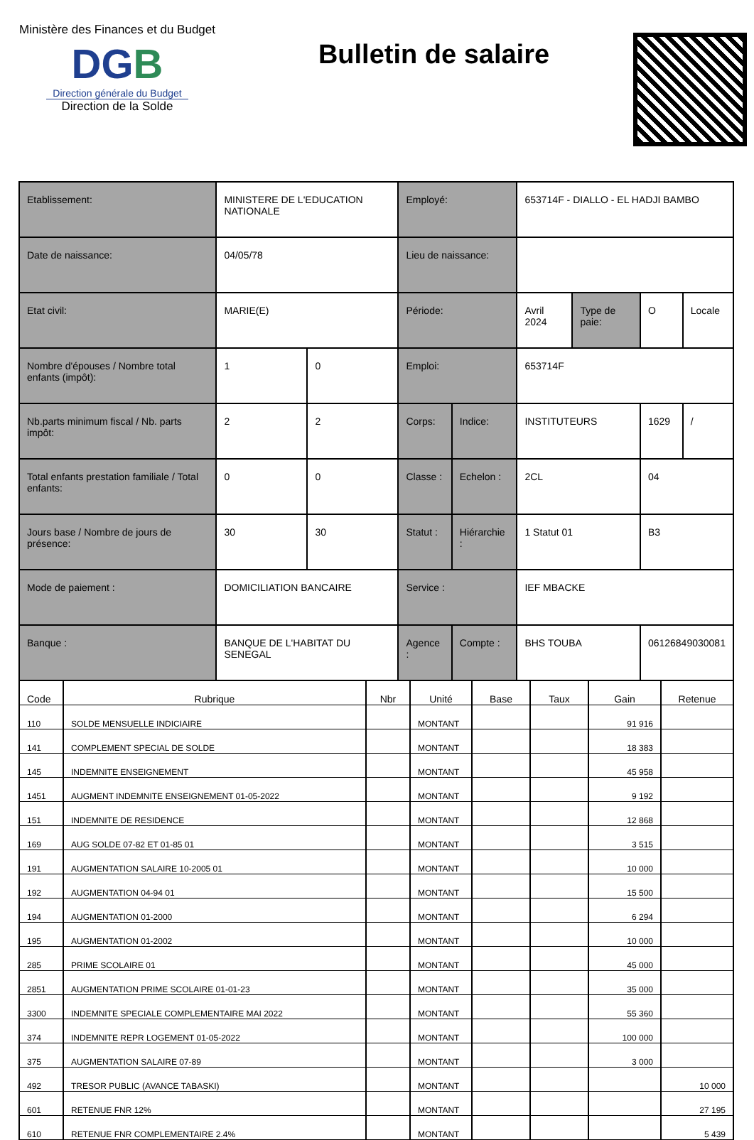Ministère des Finances et du Budget
DGB
Direction générale du Budget
Direction de la Solde
Bulletin de salaire
| Etablissement: | MINISTERE DE L'EDUCATION NATIONALE | | Employé: | | 653714F - DIALLO - EL HADJI BAMBO | | | |
| Date de naissance: | 04/05/78 | | Lieu de naissance: | | | | | |
| Etat civil: | MARIE(E) | | Période: | | Avril 2024 | Type de paie: | O | Locale |
| Nombre d'épouses / Nombre total enfants (impôt): | 1 | 0 | Emploi: | | 653714F | | | |
| Nb.parts minimum fiscal / Nb. parts impôt: | 2 | 2 | Corps: | Indice: | INSTITUTEURS | | 1629 | / |
| Total enfants prestation familiale / Total enfants: | 0 | 0 | Classe : | Echelon : | 2CL | | 04 | |
| Jours base / Nombre de jours de présence: | 30 | 30 | Statut : | Hiérarchie : | 1 Statut 01 | | B3 | |
| Mode de paiement : | DOMICILIATION BANCAIRE | | Service : | | IEF MBACKE | | | |
| Banque : | BANQUE DE L'HABITAT DU SENEGAL | | Agence : | Compte : | BHS TOUBA | | 06126849030081 | |
| Code | Rubrique | Nbr | Unité | Base | Taux | Gain | Retenue |
| --- | --- | --- | --- | --- | --- | --- | --- |
| 110 | SOLDE MENSUELLE INDICIAIRE | | MONTANT | | | 91 916 | |
| 141 | COMPLEMENT SPECIAL DE SOLDE | | MONTANT | | | 18 383 | |
| 145 | INDEMNITE ENSEIGNEMENT | | MONTANT | | | 45 958 | |
| 1451 | AUGMENT INDEMNITE ENSEIGNEMENT 01-05-2022 | | MONTANT | | | 9 192 | |
| 151 | INDEMNITE DE RESIDENCE | | MONTANT | | | 12 868 | |
| 169 | AUG SOLDE 07-82 ET 01-85 01 | | MONTANT | | | 3 515 | |
| 191 | AUGMENTATION SALAIRE 10-2005 01 | | MONTANT | | | 10 000 | |
| 192 | AUGMENTATION 04-94 01 | | MONTANT | | | 15 500 | |
| 194 | AUGMENTATION 01-2000 | | MONTANT | | | 6 294 | |
| 195 | AUGMENTATION 01-2002 | | MONTANT | | | 10 000 | |
| 285 | PRIME SCOLAIRE 01 | | MONTANT | | | 45 000 | |
| 2851 | AUGMENTATION PRIME SCOLAIRE 01-01-23 | | MONTANT | | | 35 000 | |
| 3300 | INDEMNITE SPECIALE COMPLEMENTAIRE MAI 2022 | | MONTANT | | | 55 360 | |
| 374 | INDEMNITE REPR LOGEMENT 01-05-2022 | | MONTANT | | | 100 000 | |
| 375 | AUGMENTATION SALAIRE 07-89 | | MONTANT | | | 3 000 | |
| 492 | TRESOR PUBLIC (AVANCE TABASKI) | | MONTANT | | | | 10 000 |
| 601 | RETENUE FNR 12% | | MONTANT | | | | 27 195 |
| 610 | RETENUE FNR COMPLEMENTAIRE 2.4% | | MONTANT | | | | 5 439 |